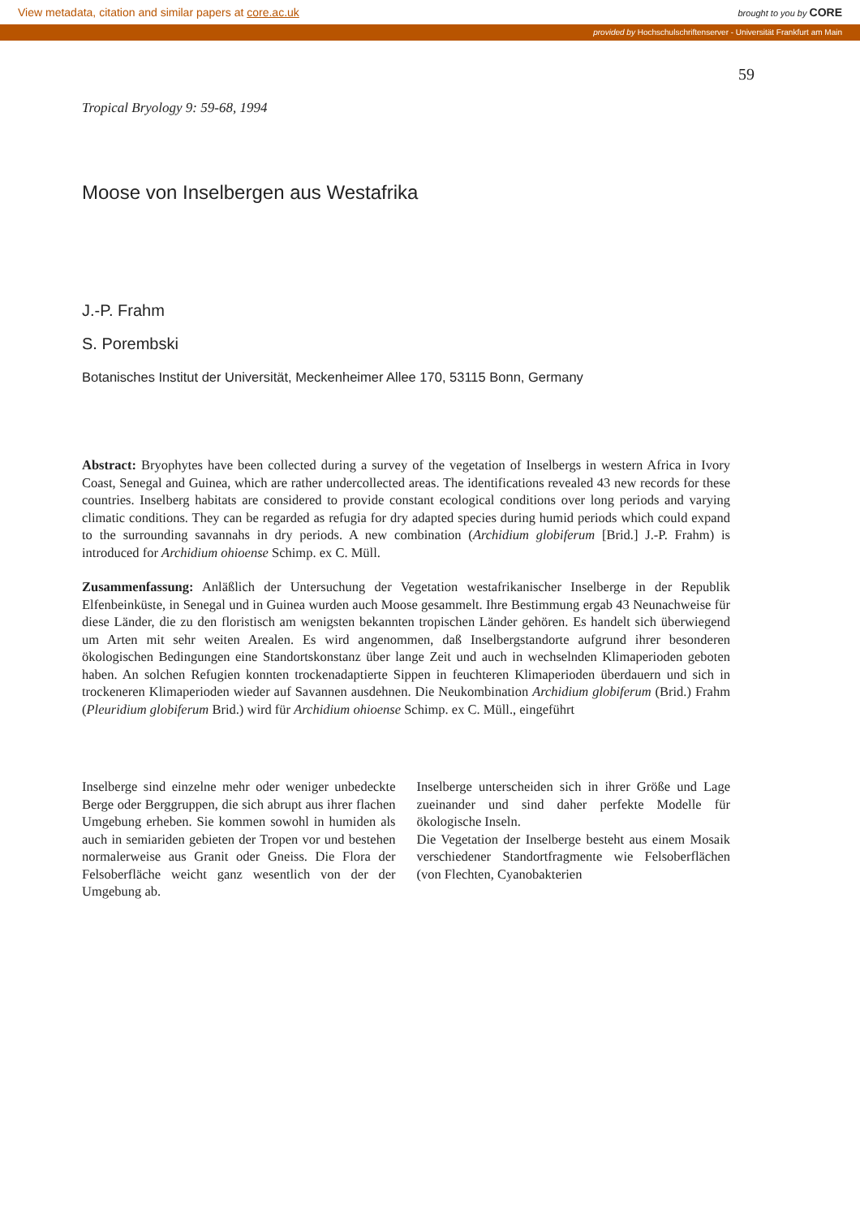View metadata, citation and similar papers at core.ac.uk brought to you by CORE
provided by Hochschulschriftenserver - Universität Frankfurt am Main
59
Tropical Bryology 9: 59-68, 1994
Moose von Inselbergen aus Westafrika
J.-P. Frahm
S. Porembski
Botanisches Institut der Universität, Meckenheimer Allee 170, 53115 Bonn, Germany
Abstract: Bryophytes have been collected during a survey of the vegetation of Inselbergs in western Africa in Ivory Coast, Senegal and Guinea, which are rather undercollected areas. The identifications revealed 43 new records for these countries. Inselberg habitats are considered to provide constant ecological conditions over long periods and varying climatic conditions. They can be regarded as refugia for dry adapted species during humid periods which could expand to the surrounding savannahs in dry periods. A new combination (Archidium globiferum [Brid.] J.-P. Frahm) is introduced for Archidium ohioense Schimp. ex C. Müll.
Zusammenfassung: Anläßlich der Untersuchung der Vegetation westafrikanischer Inselberge in der Republik Elfenbeinküste, in Senegal und in Guinea wurden auch Moose gesammelt. Ihre Bestimmung ergab 43 Neunachweise für diese Länder, die zu den floristisch am wenigsten bekannten tropischen Länder gehören. Es handelt sich überwiegend um Arten mit sehr weiten Arealen. Es wird angenommen, daß Inselbergstandorte aufgrund ihrer besonderen ökologischen Bedingungen eine Standortskonstanz über lange Zeit und auch in wechselnden Klimaperioden geboten haben. An solchen Refugien konnten trockenadaptierte Sippen in feuchteren Klimaperioden überdauern und sich in trockeneren Klimaperioden wieder auf Savannen ausdehnen. Die Neukombination Archidium globiferum (Brid.) Frahm (Pleuridium globiferum Brid.) wird für Archidium ohioense Schimp. ex C. Müll., eingeführt
Inselberge sind einzelne mehr oder weniger unbedeckte Berge oder Berggruppen, die sich abrupt aus ihrer flachen Umgebung erheben. Sie kommen sowohl in humiden als auch in semiariden gebieten der Tropen vor und bestehen normalerweise aus Granit oder Gneiss. Die Flora der Felsoberfläche weicht ganz wesentlich von der der Umgebung ab.
Inselberge unterscheiden sich in ihrer Größe und Lage zueinander und sind daher perfekte Modelle für ökologische Inseln.
Die Vegetation der Inselberge besteht aus einem Mosaik verschiedener Standortfragmente wie Felsoberflächen (von Flechten, Cyanobakterien